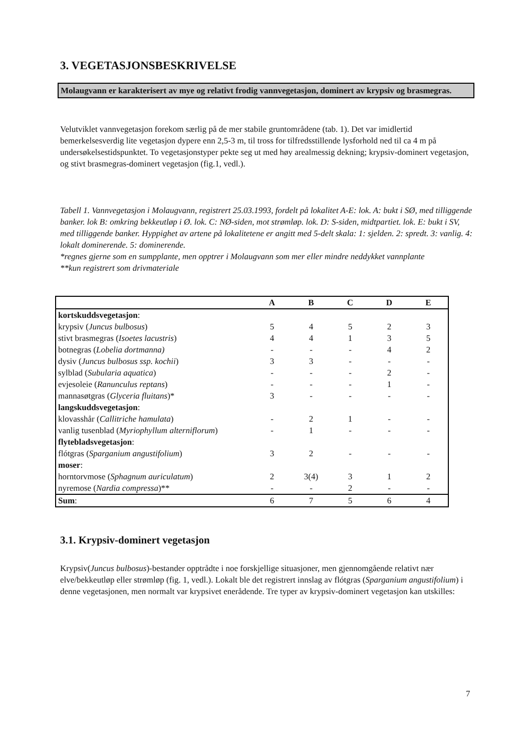3. VEGETASJONSBESKRIVELSE
Molaugvann er karakterisert av mye og relativt frodig vannvegetasjon, dominert av krypsiv og brasmegras.
Velutviklet vannvegetasjon forekom særlig på de mer stabile gruntområdene (tab. 1). Det var imidlertid bemerkelsesverdig lite vegetasjon dypere enn 2,5-3 m, til tross for tilfredsstillende lysforhold ned til ca 4 m på undersøkelsestidspunktet. To vegetasjonstyper pekte seg ut med høy arealmessig dekning; krypsiv-dominert vegetasjon, og stivt brasmegras-dominert vegetasjon (fig.1, vedl.).
Tabell 1. Vannvegetasjon i Molaugvann, registrert 25.03.1993, fordelt på lokalitet A-E: lok. A: bukt i SØ, med tilliggende banker. lok B: omkring bekkeutløp i Ø. lok. C: NØ-siden, mot strømløp. lok. D: S-siden, midtpartiet. lok. E: bukt i SV, med tilliggende banker. Hyppighet av artene på lokalitetene er angitt med 5-delt skala: 1: sjelden. 2: spredt. 3: vanlig. 4: lokalt dominerende. 5: dominerende.
*regnes gjerne som en sumpplante, men opptrer i Molaugvann som mer eller mindre neddykket vannplante
**kun registrert som drivmateriale
| | A | B | C | D | E |
| --- | --- | --- | --- | --- | --- |
| kortskuddsvegetasjon : | | | | | |
| krypsiv ( Juncus bulbosus ) | 5 | 4 | 5 | 2 | 3 |
| stivt brasmegras ( Isoetes lacustris ) | 4 | 4 | 1 | 3 | 5 |
| botnegras ( Lobelia dortmanna) | - | - | - | 4 | 2 |
| dysiv ( Juncus bulbosus ssp. kochii ) | 3 | 3 | - | - | - |
| sylblad ( Subularia aquatica ) | - | - | - | 2 | - |
| evjesoleie ( Ranunculus reptans ) | - | - | - | 1 | - |
| mannasøtgras ( Glyceria fluitans )* | 3 | - | - | - | - |
| langskuddsvegetasjon : | | | | | |
| klovasshår ( Callitriche hamulata ) | - | 2 | 1 | - | - |
| vanlig tusenblad ( Myriophyllum alterniflorum ) | - | 1 | - | - | - |
| flytebladsvegetasjon : | | | | | |
| flótgras ( Sparganium angustifolium ) | 3 | 2 | - | - | - |
| moser : | | | | | |
| horntorvmose ( Sphagnum auriculatum ) | 2 | 3(4) | 3 | 1 | 2 |
| nyremose ( Nardia compressa )** | - | - | 2 | - | - |
| Sum : | 6 | 7 | 5 | 6 | 4 |
3.1. Krypsiv-dominert vegetasjon
Krypsiv(Juncus bulbosus)-bestander opptrådte i noe forskjellige situasjoner, men gjennomgående relativt nær elve/bekkeutløp eller strømløp (fig. 1, vedl.). Lokalt ble det registrert innslag av flótgras (Sparganium angustifolium) i denne vegetasjonen, men normalt var krypsivet enerådende. Tre typer av krypsiv-dominert vegetasjon kan utskilles:
7